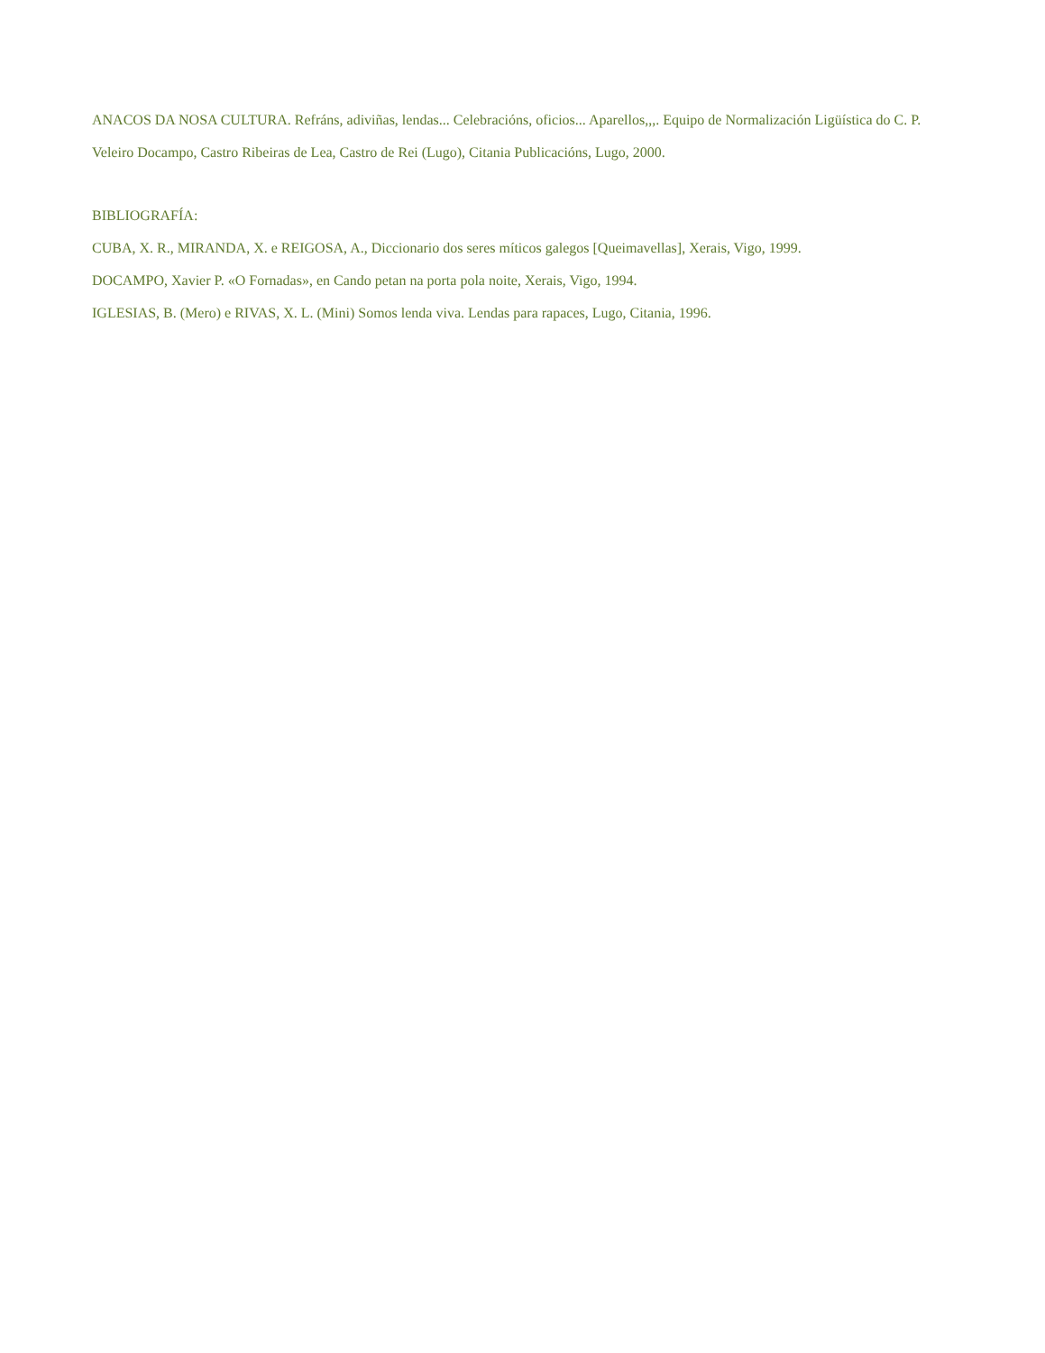ANACOS DA NOSA CULTURA. Refráns, adiviñas, lendas... Celebracións, oficios... Aparellos,,,. Equipo de Normalización Ligüística do C. P. Veleiro Docampo, Castro Ribeiras de Lea, Castro de Rei (Lugo), Citania Publicacións, Lugo, 2000.
BIBLIOGRAFÍA:
CUBA, X. R., MIRANDA, X. e REIGOSA, A., Diccionario dos seres míticos galegos [Queimavellas], Xerais, Vigo, 1999.
DOCAMPO, Xavier P. «O Fornadas», en Cando petan na porta pola noite, Xerais, Vigo, 1994.
IGLESIAS, B. (Mero) e RIVAS, X. L. (Mini) Somos lenda viva. Lendas para rapaces, Lugo, Citania, 1996.